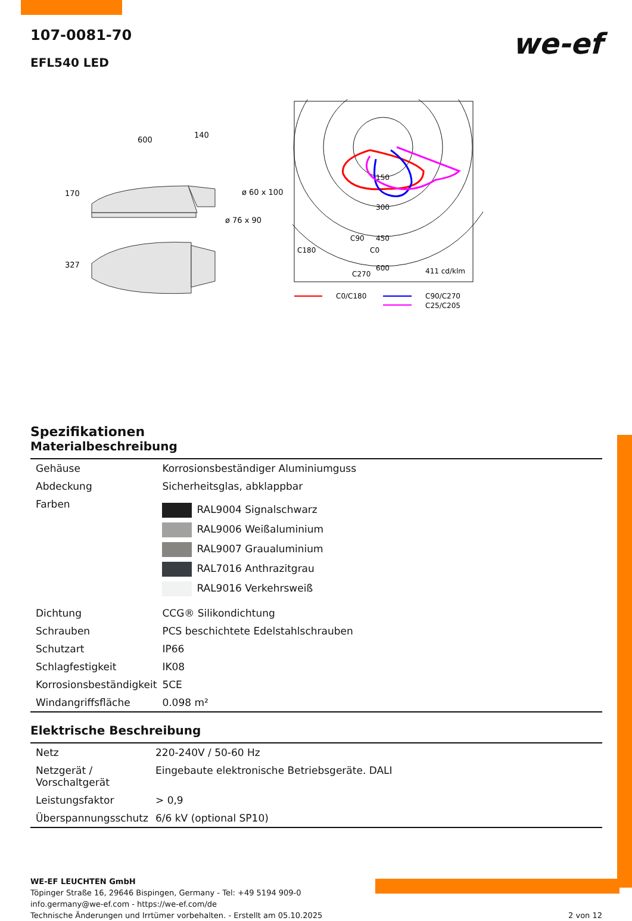we-ef
107-0081-70
EFL540 LED
600
140
170
327
ø 60 x 100
ø 76 x 90
150
300
450
600
C90
C180
C270
C0
411 cd/klm
C0/C180
C90/C270
C25/C205
Spezifikationen
Materialbeschreibung
| Gehäuse | Korrosionsbeständiger Aluminiumguss |
| Abdeckung | Sicherheitsglas, abklappbar |
| Farben | RAL9004 Signalschwarz RAL9006 Weißaluminium RAL9007 Graualuminium RAL7016 Anthrazitgrau RAL9016 Verkehrsweiß |
| Dichtung | CCG® Silikondichtung |
| Schrauben | PCS beschichtete Edelstahlschrauben |
| Schutzart | IP66 |
| Schlagfestigkeit | IK08 |
| Korrosionsbeständigkeit | 5CE |
| Windangriffsfläche | 0.098 m² |
Elektrische Beschreibung
| Netz | 220-240V / 50-60 Hz |
| Netzgerät / Vorschaltgerät | Eingebaute elektronische Betriebsgeräte. DALI |
| Leistungsfaktor | > 0,9 |
| Überspannungsschutz | 6/6 kV (optional SP10) |
WE-EF LEUCHTEN GmbH
Töpinger Straße 16, 29646 Bispingen, Germany - Tel: +49 5194 909-0
info.germany@we-ef.com - https://we-ef.com/de
Technische Änderungen und Irrtümer vorbehalten. - Erstellt am 05.10.2025 2 von 12